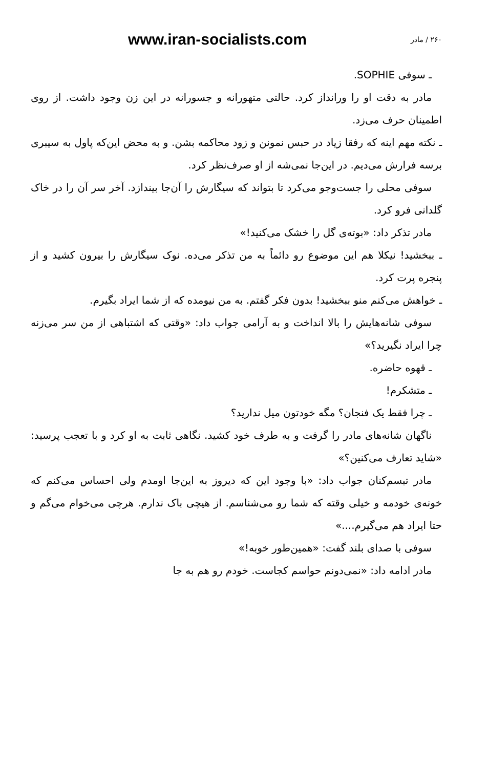www.iran-socialists.com ۲۶۰ / مادر
ـ سوفی SOPHIE.
مادر به دقت او را ورانداز کرد. حالتی متهورانه و جسورانه در این زن وجود داشت. از روی اطمینان حرف می‌زد.
ـ نکته مهم اینه که رفقا زیاد در حبس نمونن و زود محاکمه بشن. و به محض این‌که پاول به سیبری برسه فرارش می‌دیم. در این‌جا نمی‌شه از او صرف‌نظر کرد.
سوفی محلی را جست‌وجو می‌کرد تا بتواند که سیگارش را آن‌جا بیندازد. آخر سر آن را در خاک گلدانی فرو کرد.
مادر تذکر داد: «بوته‌ی گل را خشک می‌کنید!»
ـ ببخشید! نیکلا هم این موضوع رو دائماً به من تذکر می‌ده. نوک سیگارش را بیرون کشید و از پنجره پرت کرد.
ـ خواهش می‌کنم منو ببخشید! بدون فکر گفتم. به من نیومده که از شما ایراد بگیرم.
سوفی شانه‌هایش را بالا انداخت و به آرامی جواب داد: «وقتی که اشتباهی از من سر می‌زنه چرا ایراد نگیرید؟»
ـ قهوه حاضره.
ـ متشکرم!
ـ چرا فقط یک فنجان؟ مگه خودتون میل ندارید؟
ناگهان شانه‌های مادر را گرفت و به طرف خود کشید. نگاهی ثابت به او کرد و با تعجب پرسید: «شاید تعارف می‌کنین؟»
مادر تبسم‌کنان جواب داد: «با وجود این که دیروز به این‌جا اومدم ولی احساس می‌کنم که خونه‌ی خودمه و خیلی وقته که شما رو می‌شناسم. از هیچی باک ندارم. هرچی می‌خوام می‌گم و حتا ایراد هم می‌گیرم....»
سوفی با صدای بلند گفت: «همین‌طور خوبه!»
مادر ادامه داد: «نمی‌دونم حواسم کجاست. خودم رو هم به جا